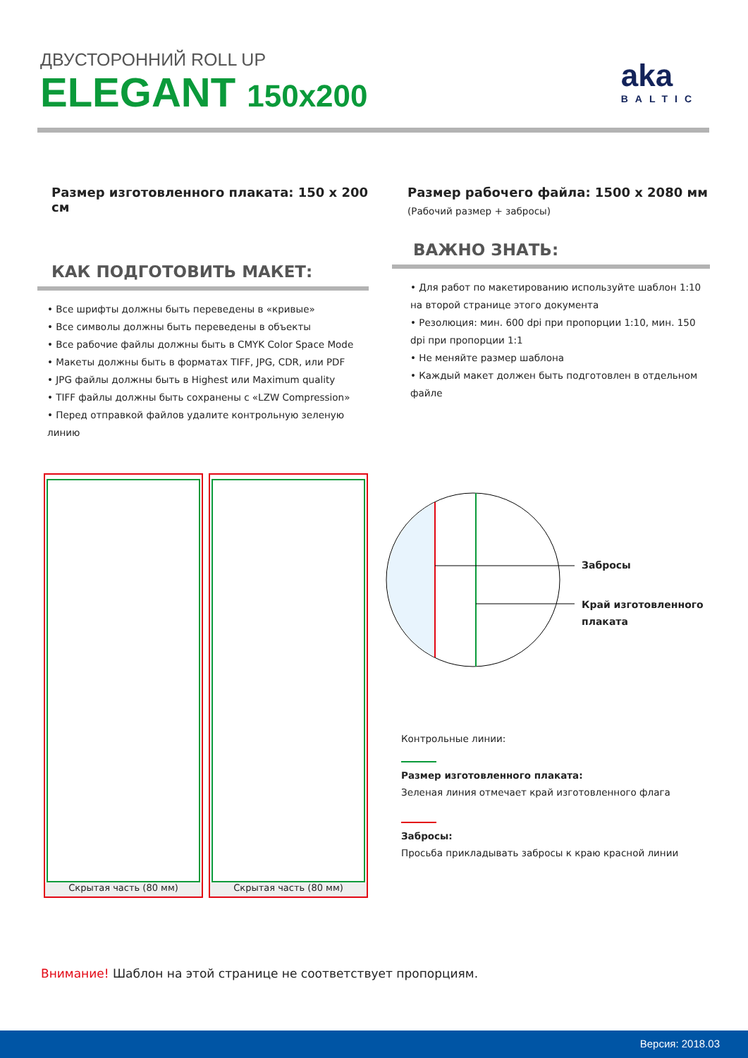ДВУСТОРОННИЙ ROLL UP
ELEGANT 150x200
aka
BALTIC
Размер изготовленного плаката: 150 x 200 см
КАК ПОДГОТОВИТЬ МАКЕТ:
• Все шрифты должны быть переведены в «кривые»
• Все символы должны быть переведены в объекты
• Все рабочие файлы должны быть в CMYK Color Space Mode
• Макеты должны быть в форматах TIFF, JPG, CDR, или PDF
• JPG файлы должны быть в Highest или Maximum quality
• TIFF файлы должны быть сохранены с «LZW Compression»
• Перед отправкой файлов удалите контрольную зеленую линию
Размер рабочего файла: 1500 x 2080 мм
(Рабочий размер + забросы)
ВАЖНО ЗНАТЬ:
• Для работ по макетированию используйте шаблон 1:10 на второй странице этого документа
• Резолюция: мин. 600 dpi при пропорции 1:10, мин. 150 dpi при пропорции 1:1
• Не меняйте размер шаблона
• Каждый макет должен быть подготовлен в отдельном файле
Скрытая часть (80 мм) Скрытая часть (80 мм)
Забросы
Край изготовленного
плаката
Контрольные линии:
Размер изготовленного плаката:
Зеленая линия отмечает край изготовленного флага
Забросы:
Просьба прикладывать забросы к краю красной линии
Внимание! Шаблон на этой странице не соответствует пропорциям.
Версия: 2018.03